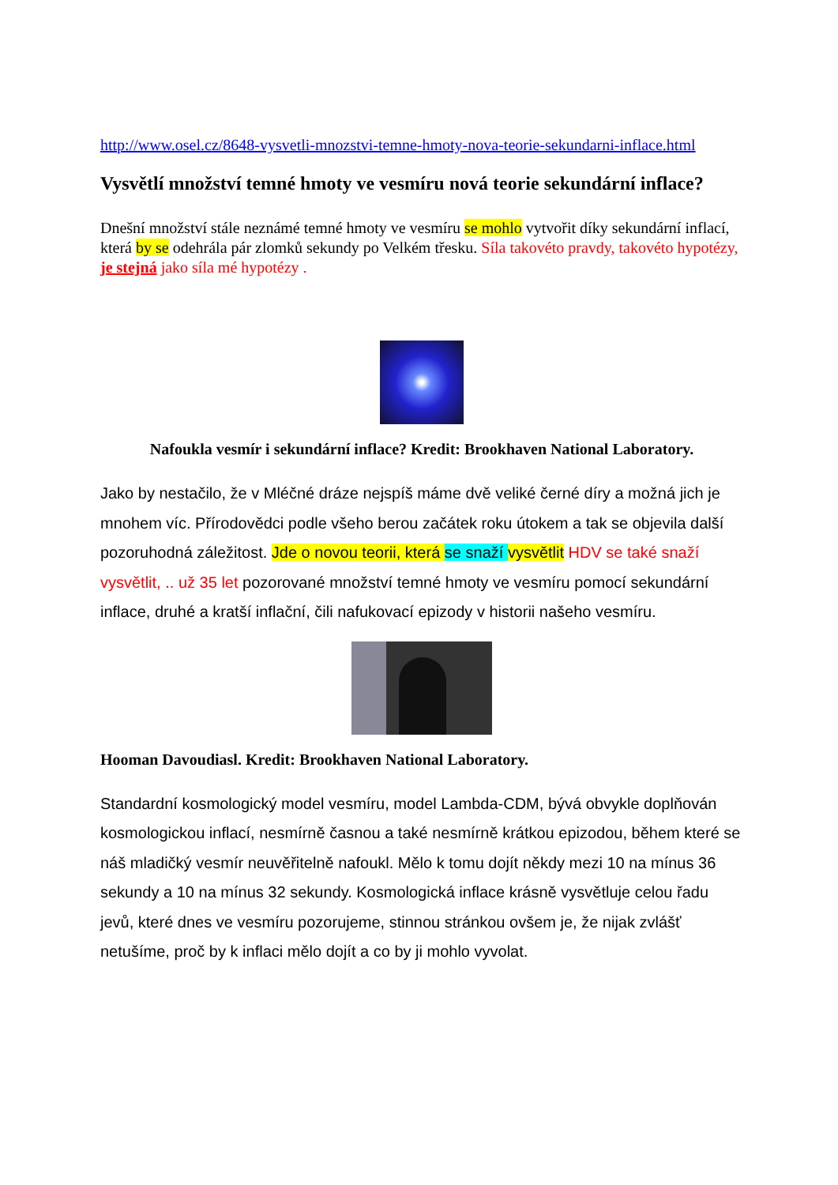http://www.osel.cz/8648-vysvetli-mnozstvi-temne-hmoty-nova-teorie-sekundarni-inflace.html
Vysvětlí množství temné hmoty ve vesmíru nová teorie sekundární inflace?
Dnešní množství stále neznámé temné hmoty ve vesmíru se mohlo vytvořit díky sekundární inflací, která by se odehrála pár zlomků sekundy po Velkém třesku. Síla takovéto pravdy, takovéto hypotézy, je stejná jako síla mé hypotézy .
Nafoukla vesmír i sekundární inflace? Kredit: Brookhaven National Laboratory.
Jako by nestačilo, že v Mléčné dráze nejspíš máme dvě veliké černé díry a možná jich je mnohem víc. Přírodovědci podle všeho berou začátek roku útokem a tak se objevila další pozoruhodná záležitost. Jde o novou teorii, která se snaží vysvětlit HDV se také snaží vysvětlit, .. už 35 let pozorované množství temné hmoty ve vesmíru pomocí sekundární inflace, druhé a kratší inflační, čili nafukovací epizody v historii našeho vesmíru.
Hooman Davoudiasl. Kredit: Brookhaven National Laboratory.
Standardní kosmologický model vesmíru, model Lambda-CDM, bývá obvykle doplňován kosmologickou inflací, nesmírně časnou a také nesmírně krátkou epizodou, během které se náš mladičký vesmír neuvěřitelně nafoukl. Mělo k tomu dojít někdy mezi 10 na mínus 36 sekundy a 10 na mínus 32 sekundy. Kosmologická inflace krásně vysvětluje celou řadu jevů, které dnes ve vesmíru pozorujeme, stinnou stránkou ovšem je, že nijak zvlášť netušíme, proč by k inflaci mělo dojít a co by ji mohlo vyvolat.